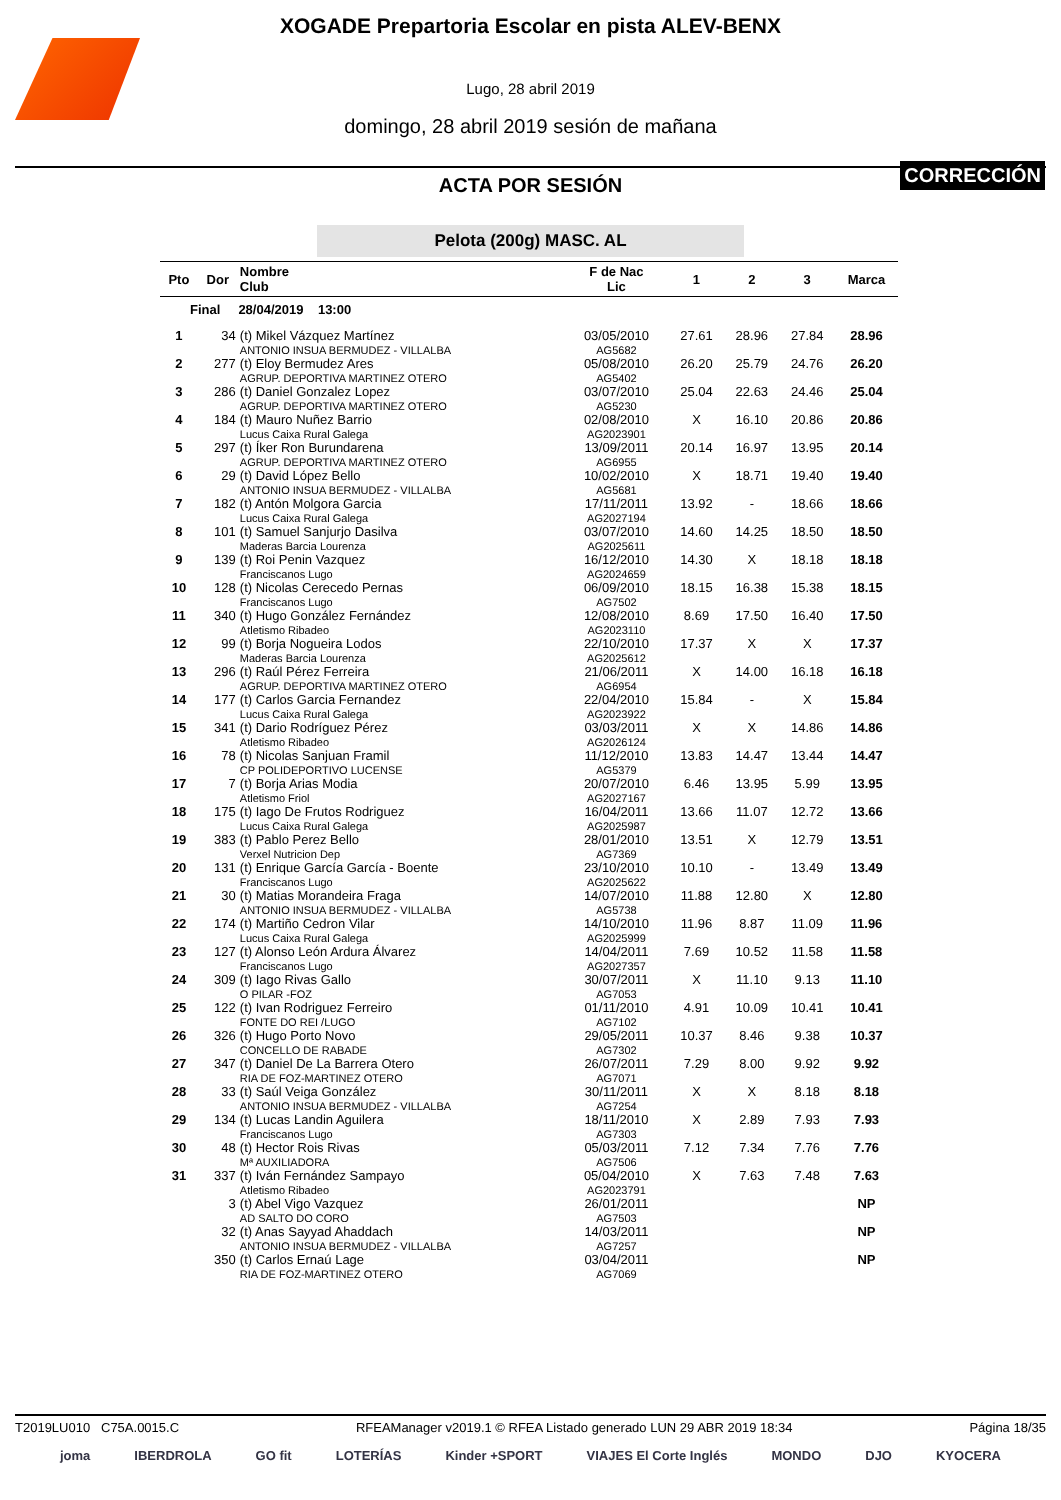XOGADE Prepartoria Escolar en pista ALEV-BENX
Lugo, 28 abril 2019
domingo, 28 abril 2019 sesión de mañana
ACTA POR SESIÓN
CORRECCIÓN
Pelota (200g) MASC. AL
| Pto | Dor | Nombre Club | F de Nac Lic | 1 | 2 | 3 | Marca |
| --- | --- | --- | --- | --- | --- | --- | --- |
| Final 28/04/2019 13:00 | | | | | | | |
| 1 | 34 | (t) Mikel Vázquez Martínez ANTONIO INSUA BERMUDEZ - VILLALBA | 03/05/2010 AG5682 | 27.61 | 28.96 | 27.84 | 28.96 |
| 2 | 277 | (t) Eloy Bermudez Ares AGRUP. DEPORTIVA MARTINEZ OTERO | 05/08/2010 AG5402 | 26.20 | 25.79 | 24.76 | 26.20 |
| 3 | 286 | (t) Daniel Gonzalez Lopez AGRUP. DEPORTIVA MARTINEZ OTERO | 03/07/2010 AG5230 | 25.04 | 22.63 | 24.46 | 25.04 |
| 4 | 184 | (t) Mauro Nuñez Barrio Lucus Caixa Rural Galega | 02/08/2010 AG2023901 | X | 16.10 | 20.86 | 20.86 |
| 5 | 297 | (t) Íker Ron Burundarena AGRUP. DEPORTIVA MARTINEZ OTERO | 13/09/2011 AG6955 | 20.14 | 16.97 | 13.95 | 20.14 |
| 6 | 29 | (t) David López Bello ANTONIO INSUA BERMUDEZ - VILLALBA | 10/02/2010 AG5681 | X | 18.71 | 19.40 | 19.40 |
| 7 | 182 | (t) Antón Molgora Garcia Lucus Caixa Rural Galega | 17/11/2011 AG2027194 | 13.92 | - | 18.66 | 18.66 |
| 8 | 101 | (t) Samuel Sanjurjo Dasilva Maderas Barcia Lourenza | 03/07/2010 AG2025611 | 14.60 | 14.25 | 18.50 | 18.50 |
| 9 | 139 | (t) Roi Penin Vazquez Franciscanos Lugo | 16/12/2010 AG2024659 | 14.30 | X | 18.18 | 18.18 |
| 10 | 128 | (t) Nicolas Cerecedo Pernas Franciscanos Lugo | 06/09/2010 AG7502 | 18.15 | 16.38 | 15.38 | 18.15 |
| 11 | 340 | (t) Hugo González Fernández Atletismo Ribadeo | 12/08/2010 AG2023110 | 8.69 | 17.50 | 16.40 | 17.50 |
| 12 | 99 | (t) Borja Nogueira Lodos Maderas Barcia Lourenza | 22/10/2010 AG2025612 | 17.37 | X | X | 17.37 |
| 13 | 296 | (t) Raúl Pérez Ferreira AGRUP. DEPORTIVA MARTINEZ OTERO | 21/06/2011 AG6954 | X | 14.00 | 16.18 | 16.18 |
| 14 | 177 | (t) Carlos Garcia Fernandez Lucus Caixa Rural Galega | 22/04/2010 AG2023922 | 15.84 | - | X | 15.84 |
| 15 | 341 | (t) Dario Rodríguez Pérez Atletismo Ribadeo | 03/03/2011 AG2026124 | X | X | 14.86 | 14.86 |
| 16 | 78 | (t) Nicolas Sanjuan Framil CP POLIDEPORTIVO LUCENSE | 11/12/2010 AG5379 | 13.83 | 14.47 | 13.44 | 14.47 |
| 17 | 7 | (t) Borja Arias Modia Atletismo Friol | 20/07/2010 AG2027167 | 6.46 | 13.95 | 5.99 | 13.95 |
| 18 | 175 | (t) Iago De Frutos Rodriguez Lucus Caixa Rural Galega | 16/04/2011 AG2025987 | 13.66 | 11.07 | 12.72 | 13.66 |
| 19 | 383 | (t) Pablo Perez Bello Verxel Nutricion Dep | 28/01/2010 AG7369 | 13.51 | X | 12.79 | 13.51 |
| 20 | 131 | (t) Enrique García García - Boente Franciscanos Lugo | 23/10/2010 AG2025622 | 10.10 | - | 13.49 | 13.49 |
| 21 | 30 | (t) Matias Morandeira Fraga ANTONIO INSUA BERMUDEZ - VILLALBA | 14/07/2010 AG5738 | 11.88 | 12.80 | X | 12.80 |
| 22 | 174 | (t) Martiño Cedron Vilar Lucus Caixa Rural Galega | 14/10/2010 AG2025999 | 11.96 | 8.87 | 11.09 | 11.96 |
| 23 | 127 | (t) Alonso León Ardura Álvarez Franciscanos Lugo | 14/04/2011 AG2027357 | 7.69 | 10.52 | 11.58 | 11.58 |
| 24 | 309 | (t) Iago Rivas Gallo O PILAR -FOZ | 30/07/2011 AG7053 | X | 11.10 | 9.13 | 11.10 |
| 25 | 122 | (t) Ivan Rodriguez Ferreiro FONTE DO REI /LUGO | 01/11/2010 AG7102 | 4.91 | 10.09 | 10.41 | 10.41 |
| 26 | 326 | (t) Hugo Porto Novo CONCELLO DE RABADE | 29/05/2011 AG7302 | 10.37 | 8.46 | 9.38 | 10.37 |
| 27 | 347 | (t) Daniel De La Barrera Otero RIA DE FOZ-MARTINEZ OTERO | 26/07/2011 AG7071 | 7.29 | 8.00 | 9.92 | 9.92 |
| 28 | 33 | (t) Saúl Veiga González ANTONIO INSUA BERMUDEZ - VILLALBA | 30/11/2011 AG7254 | X | X | 8.18 | 8.18 |
| 29 | 134 | (t) Lucas Landin Aguilera Franciscanos Lugo | 18/11/2010 AG7303 | X | 2.89 | 7.93 | 7.93 |
| 30 | 48 | (t) Hector Rois Rivas Mª AUXILIADORA | 05/03/2011 AG7506 | 7.12 | 7.34 | 7.76 | 7.76 |
| 31 | 337 | (t) Iván Fernández Sampayo Atletismo Ribadeo | 05/04/2010 AG2023791 | X | 7.63 | 7.48 | 7.63 |
| | 3 | (t) Abel Vigo Vazquez AD SALTO DO CORO | 26/01/2011 AG7503 | | | | NP |
| | 32 | (t) Anas Sayyad Ahaddach ANTONIO INSUA BERMUDEZ - VILLALBA | 14/03/2011 AG7257 | | | | NP |
| | 350 | (t) Carlos Ernaú Lage RIA DE FOZ-MARTINEZ OTERO | 03/04/2011 AG7069 | | | | NP |
T2019LU010 C75A.0015.C RFEAManager v2019.1 © RFEA Listado generado LUN 29 ABR 2019 18:34 Página 18/35
joma IBERDROLA GO fit LOTERÍAS Kinder +SPORT VIAJES El Corte Inglés MONDO DJO KYOCERA